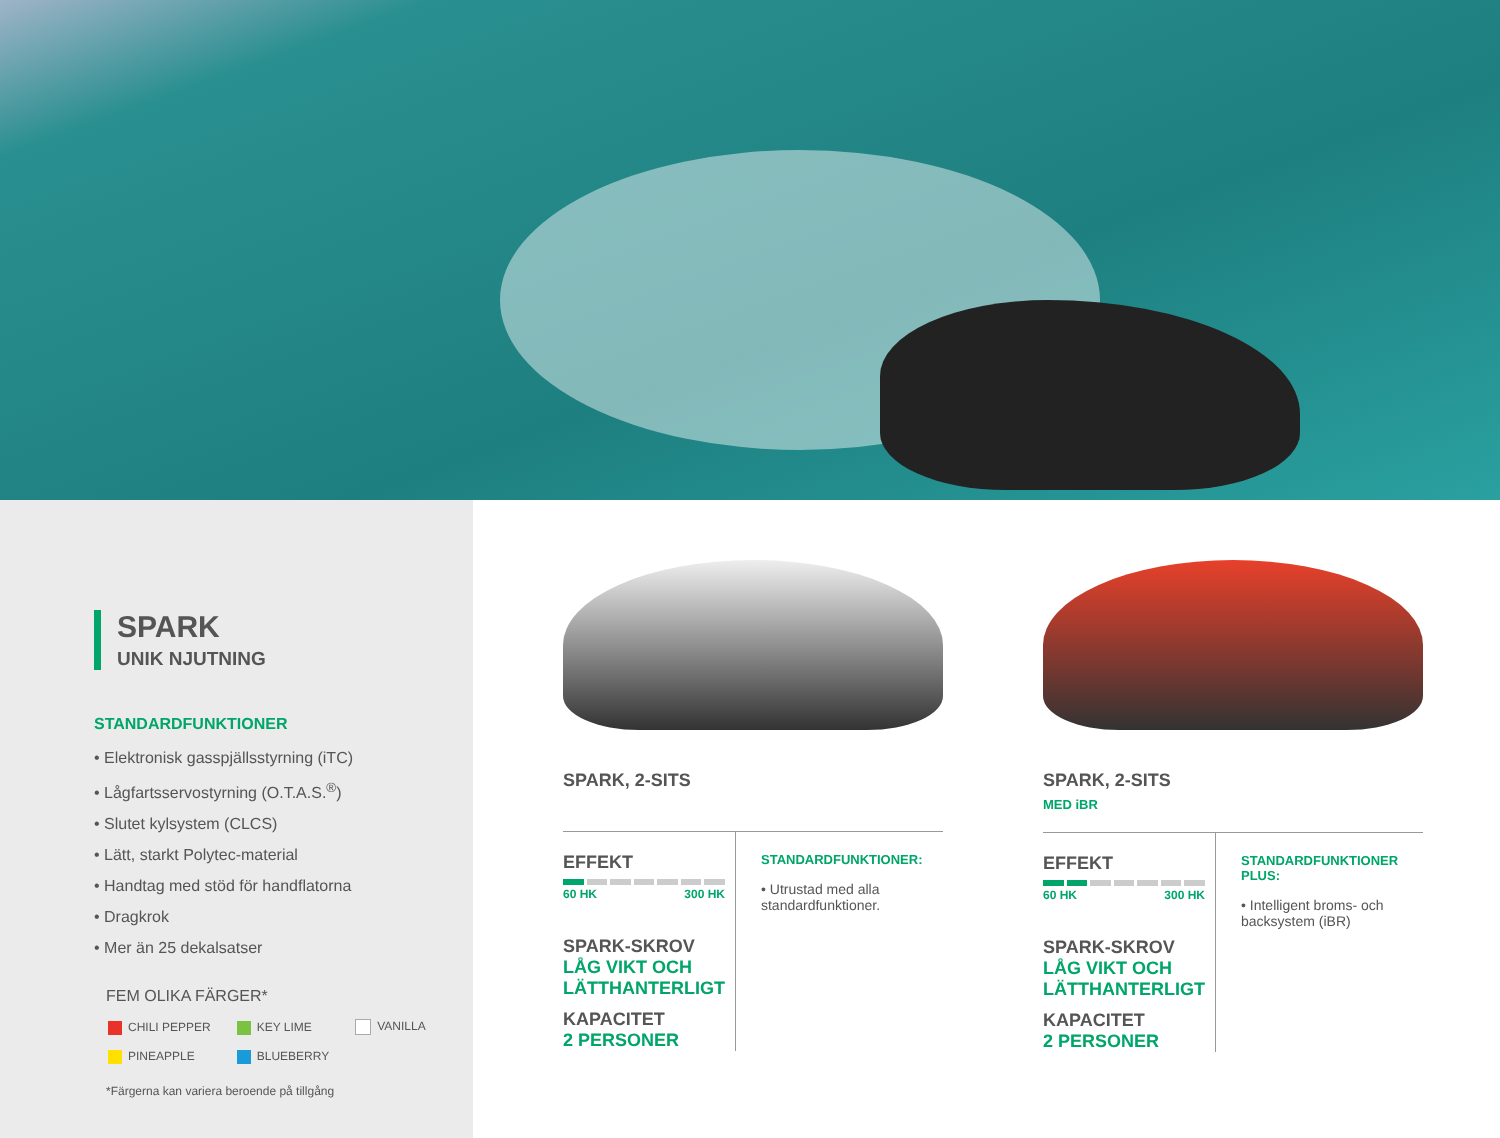SPARK
UNIK NJUTNING
STANDARDFUNKTIONER
• Elektronisk gasspjällsstyrning (iTC)
• Lågfartsservostyrning (O.T.A.S.<sup>®</sup>)
• Slutet kylsystem (CLCS)
• Lätt, starkt Polytec-material
• Handtag med stöd för handflatorna
• Dragkrok
• Mer än 25 dekalsatser
FEM OLIKA FÄRGER*
| CHILI PEPPER | KEY LIME | VANILLA |
| PINEAPPLE | BLUEBERRY | |
*Färgerna kan variera beroende på tillgång
SPARK, 2-SITS
EFFEKT
60 HK 300 HK
SPARK-SKROV
LÅG VIKT OCH LÄTTHANTERLIGT
KAPACITET
2 PERSONER
STANDARDFUNKTIONER:
• Utrustad med alla standardfunktioner.
SPARK, 2-SITS
MED iBR
EFFEKT
60 HK 300 HK
SPARK-SKROV
LÅG VIKT OCH LÄTTHANTERLIGT
KAPACITET
2 PERSONER
STANDARDFUNKTIONER PLUS:
• Intelligent broms- och backsystem (iBR)